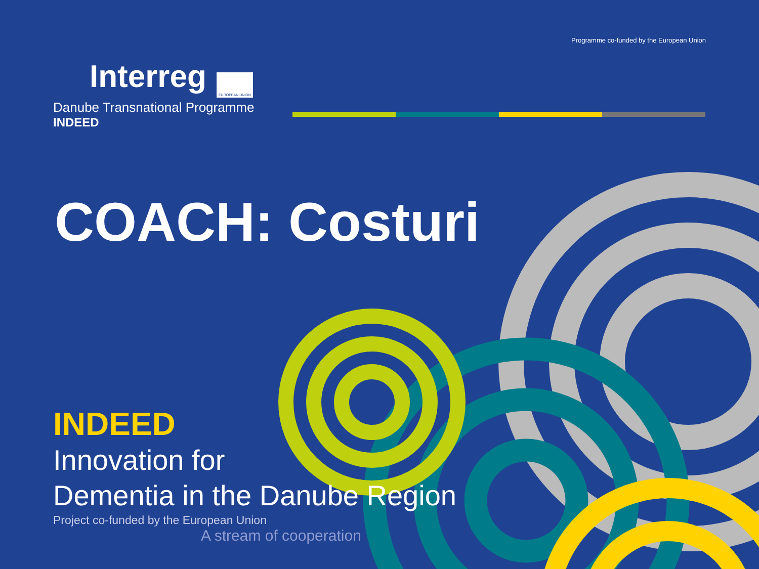Programme co-funded by the European Union
Interreg EUROPEAN UNION
Danube Transnational Programme
INDEED
COACH: Costuri
INDEED
Innovation for
Dementia in the Danube Region
Project co-funded by the European Union
A stream of cooperation